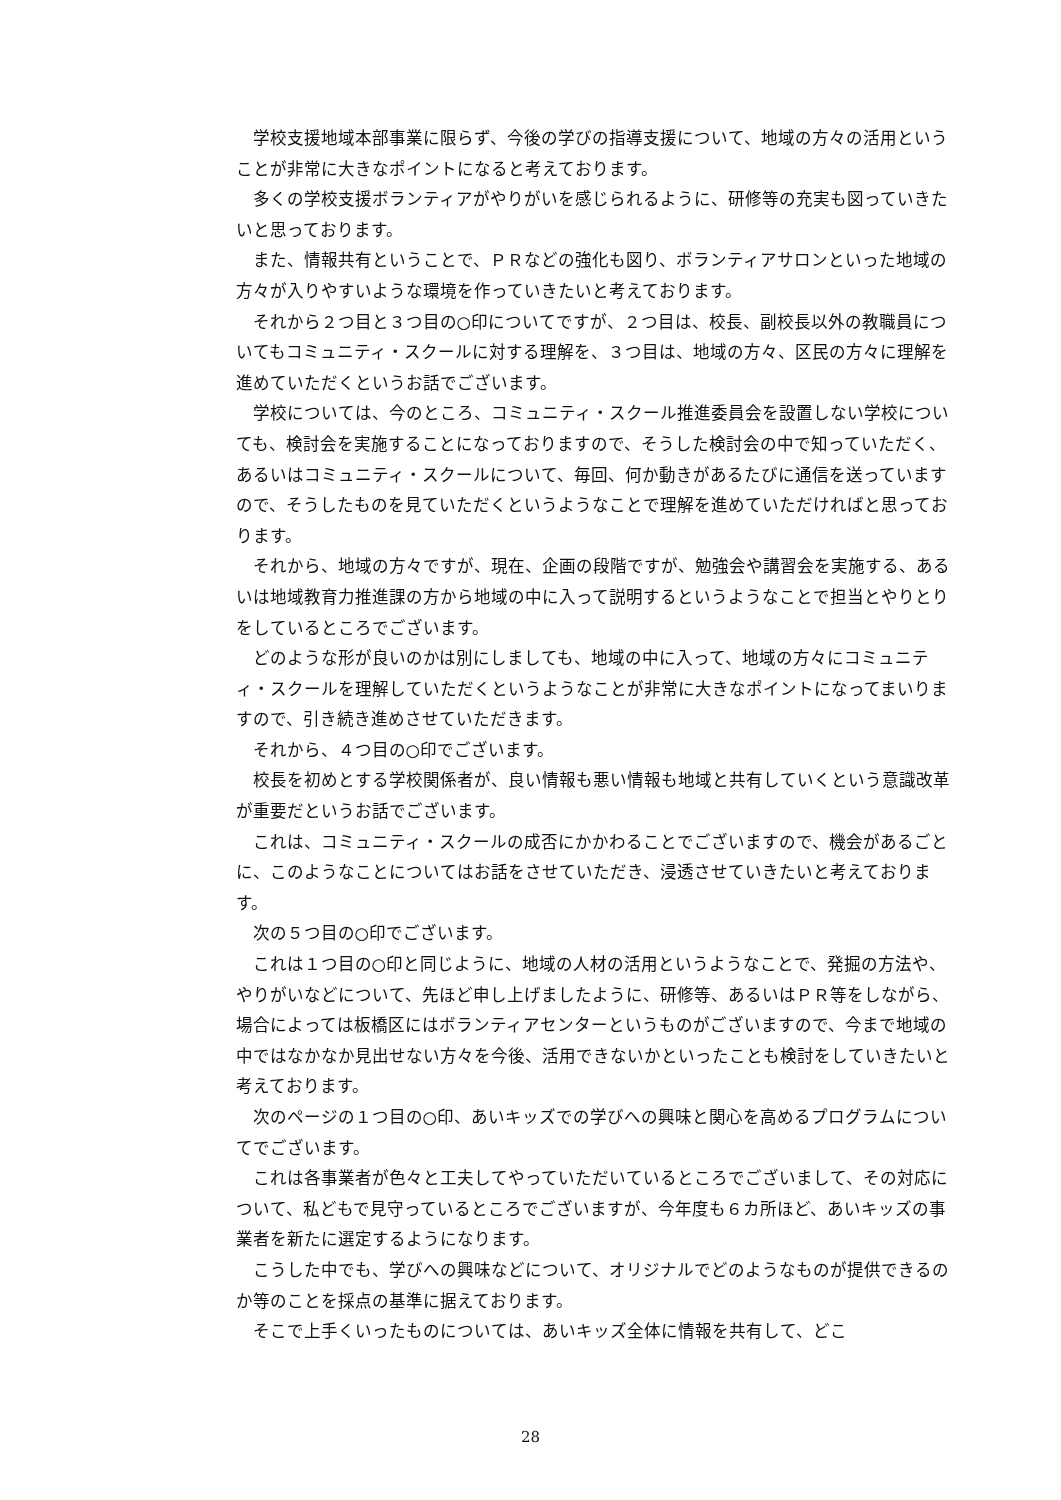学校支援地域本部事業に限らず、今後の学びの指導支援について、地域の方々の活用ということが非常に大きなポイントになると考えております。
多くの学校支援ボランティアがやりがいを感じられるように、研修等の充実も図っていきたいと思っております。
また、情報共有ということで、ＰＲなどの強化も図り、ボランティアサロンといった地域の方々が入りやすいような環境を作っていきたいと考えております。
それから２つ目と３つ目の○印についてですが、２つ目は、校長、副校長以外の教職員についてもコミュニティ・スクールに対する理解を、３つ目は、地域の方々、区民の方々に理解を進めていただくというお話でございます。
学校については、今のところ、コミュニティ・スクール推進委員会を設置しない学校についても、検討会を実施することになっておりますので、そうした検討会の中で知っていただく、あるいはコミュニティ・スクールについて、毎回、何か動きがあるたびに通信を送っていますので、そうしたものを見ていただくというようなことで理解を進めていただければと思っております。
それから、地域の方々ですが、現在、企画の段階ですが、勉強会や講習会を実施する、あるいは地域教育力推進課の方から地域の中に入って説明するというようなことで担当とやりとりをしているところでございます。
どのような形が良いのかは別にしましても、地域の中に入って、地域の方々にコミュニティ・スクールを理解していただくというようなことが非常に大きなポイントになってまいりますので、引き続き進めさせていただきます。
それから、４つ目の○印でございます。
校長を初めとする学校関係者が、良い情報も悪い情報も地域と共有していくという意識改革が重要だというお話でございます。
これは、コミュニティ・スクールの成否にかかわることでございますので、機会があるごとに、このようなことについてはお話をさせていただき、浸透させていきたいと考えております。
次の５つ目の○印でございます。
これは１つ目の○印と同じように、地域の人材の活用というようなことで、発掘の方法や、やりがいなどについて、先ほど申し上げましたように、研修等、あるいはＰＲ等をしながら、場合によっては板橋区にはボランティアセンターというものがございますので、今まで地域の中ではなかなか見出せない方々を今後、活用できないかといったことも検討をしていきたいと考えております。
次のページの１つ目の○印、あいキッズでの学びへの興味と関心を高めるプログラムについてでございます。
これは各事業者が色々と工夫してやっていただいているところでございまして、その対応について、私どもで見守っているところでございますが、今年度も６カ所ほど、あいキッズの事業者を新たに選定するようになります。
こうした中でも、学びへの興味などについて、オリジナルでどのようなものが提供できるのか等のことを採点の基準に据えております。
そこで上手くいったものについては、あいキッズ全体に情報を共有して、どこ
28